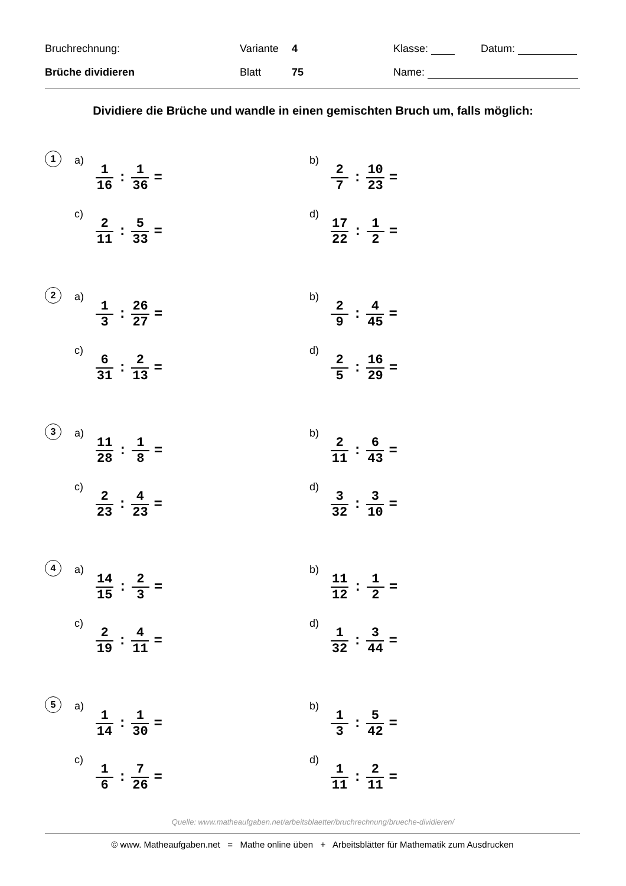Bruchrechnung: Variante 4 Klasse: Datum:
Brüche dividieren Blatt 75 Name:
Dividiere die Brüche und wandle in einen gemischten Bruch um, falls möglich:
1
a) 1 16: 1 36 =
b) 2 7: 10 23 =
c) 2 11: 5 33 =
d) 17 22: 1 2 =
2
a) 1 3: 26 27 =
b) 2 9: 4 45 =
c) 6 31: 2 13 =
d) 2 5: 16 29 =
3
a) 11 28: 1 8 =
b) 2 11: 6 43 =
c) 2 23: 4 23 =
d) 3 32: 3 10 =
4
a) 14 15: 2 3 =
b) 11 12: 1 2 =
c) 2 19: 4 11 =
d) 1 32: 3 44 =
5
a) 1 14: 1 30 =
b) 1 3: 5 42 =
c) 1 6: 7 26 =
d) 1 11: 2 11 =
Quelle: www.matheaufgaben.net/arbeitsblaetter/bruchrechnung/brueche-dividieren/
© www. Matheaufgaben.net = Mathe online üben + Arbeitsblätter für Mathematik zum Ausdrucken